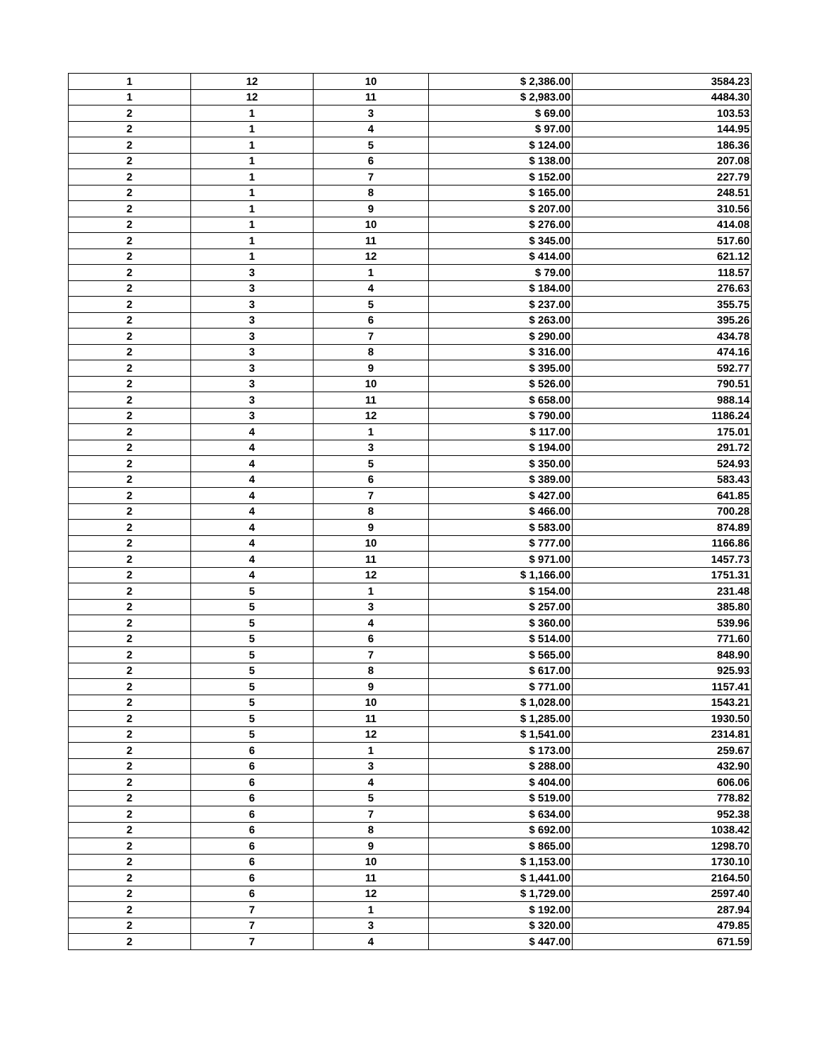| 1 | 12 | 10 | $ 2,386.00 | 3584.23 |
| 1 | 12 | 11 | $ 2,983.00 | 4484.30 |
| 2 | 1 | 3 | $ 69.00 | 103.53 |
| 2 | 1 | 4 | $ 97.00 | 144.95 |
| 2 | 1 | 5 | $ 124.00 | 186.36 |
| 2 | 1 | 6 | $ 138.00 | 207.08 |
| 2 | 1 | 7 | $ 152.00 | 227.79 |
| 2 | 1 | 8 | $ 165.00 | 248.51 |
| 2 | 1 | 9 | $ 207.00 | 310.56 |
| 2 | 1 | 10 | $ 276.00 | 414.08 |
| 2 | 1 | 11 | $ 345.00 | 517.60 |
| 2 | 1 | 12 | $ 414.00 | 621.12 |
| 2 | 3 | 1 | $ 79.00 | 118.57 |
| 2 | 3 | 4 | $ 184.00 | 276.63 |
| 2 | 3 | 5 | $ 237.00 | 355.75 |
| 2 | 3 | 6 | $ 263.00 | 395.26 |
| 2 | 3 | 7 | $ 290.00 | 434.78 |
| 2 | 3 | 8 | $ 316.00 | 474.16 |
| 2 | 3 | 9 | $ 395.00 | 592.77 |
| 2 | 3 | 10 | $ 526.00 | 790.51 |
| 2 | 3 | 11 | $ 658.00 | 988.14 |
| 2 | 3 | 12 | $ 790.00 | 1186.24 |
| 2 | 4 | 1 | $ 117.00 | 175.01 |
| 2 | 4 | 3 | $ 194.00 | 291.72 |
| 2 | 4 | 5 | $ 350.00 | 524.93 |
| 2 | 4 | 6 | $ 389.00 | 583.43 |
| 2 | 4 | 7 | $ 427.00 | 641.85 |
| 2 | 4 | 8 | $ 466.00 | 700.28 |
| 2 | 4 | 9 | $ 583.00 | 874.89 |
| 2 | 4 | 10 | $ 777.00 | 1166.86 |
| 2 | 4 | 11 | $ 971.00 | 1457.73 |
| 2 | 4 | 12 | $ 1,166.00 | 1751.31 |
| 2 | 5 | 1 | $ 154.00 | 231.48 |
| 2 | 5 | 3 | $ 257.00 | 385.80 |
| 2 | 5 | 4 | $ 360.00 | 539.96 |
| 2 | 5 | 6 | $ 514.00 | 771.60 |
| 2 | 5 | 7 | $ 565.00 | 848.90 |
| 2 | 5 | 8 | $ 617.00 | 925.93 |
| 2 | 5 | 9 | $ 771.00 | 1157.41 |
| 2 | 5 | 10 | $ 1,028.00 | 1543.21 |
| 2 | 5 | 11 | $ 1,285.00 | 1930.50 |
| 2 | 5 | 12 | $ 1,541.00 | 2314.81 |
| 2 | 6 | 1 | $ 173.00 | 259.67 |
| 2 | 6 | 3 | $ 288.00 | 432.90 |
| 2 | 6 | 4 | $ 404.00 | 606.06 |
| 2 | 6 | 5 | $ 519.00 | 778.82 |
| 2 | 6 | 7 | $ 634.00 | 952.38 |
| 2 | 6 | 8 | $ 692.00 | 1038.42 |
| 2 | 6 | 9 | $ 865.00 | 1298.70 |
| 2 | 6 | 10 | $ 1,153.00 | 1730.10 |
| 2 | 6 | 11 | $ 1,441.00 | 2164.50 |
| 2 | 6 | 12 | $ 1,729.00 | 2597.40 |
| 2 | 7 | 1 | $ 192.00 | 287.94 |
| 2 | 7 | 3 | $ 320.00 | 479.85 |
| 2 | 7 | 4 | $ 447.00 | 671.59 |